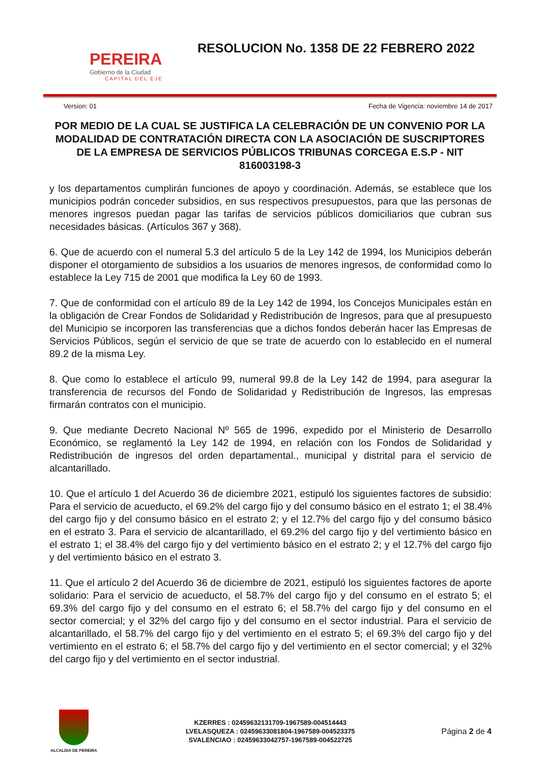PEREIRA
Gobierno de la Ciudad
CAPITAL DEL EJE
RESOLUCION No. 1358 DE 22 FEBRERO 2022
Version: 01 Fecha de Vigencia: noviembre 14 de 2017
POR MEDIO DE LA CUAL SE JUSTIFICA LA CELEBRACIÓN DE UN CONVENIO POR LA MODALIDAD DE CONTRATACIÓN DIRECTA CON LA ASOCIACIÓN DE SUSCRIPTORES DE LA EMPRESA DE SERVICIOS PÚBLICOS TRIBUNAS CORCEGA E.S.P - NIT 816003198-3
y los departamentos cumplirán funciones de apoyo y coordinación. Además, se establece que los municipios podrán conceder subsidios, en sus respectivos presupuestos, para que las personas de menores ingresos puedan pagar las tarifas de servicios públicos domiciliarios que cubran sus necesidades básicas. (Artículos 367 y 368).
6. Que de acuerdo con el numeral 5.3 del artículo 5 de la Ley 142 de 1994, los Municipios deberán disponer el otorgamiento de subsidios a los usuarios de menores ingresos, de conformidad como lo establece la Ley 715 de 2001 que modifica la Ley 60 de 1993.
7. Que de conformidad con el artículo 89 de la Ley 142 de 1994, los Concejos Municipales están en la obligación de Crear Fondos de Solidaridad y Redistribución de Ingresos, para que al presupuesto del Municipio se incorporen las transferencias que a dichos fondos deberán hacer las Empresas de Servicios Públicos, según el servicio de que se trate de acuerdo con lo establecido en el numeral 89.2 de la misma Ley.
8. Que como lo establece el artículo 99, numeral 99.8 de la Ley 142 de 1994, para asegurar la transferencia de recursos del Fondo de Solidaridad y Redistribución de Ingresos, las empresas firmarán contratos con el municipio.
9. Que mediante Decreto Nacional Nº 565 de 1996, expedido por el Ministerio de Desarrollo Económico, se reglamentó la Ley 142 de 1994, en relación con los Fondos de Solidaridad y Redistribución de ingresos del orden departamental., municipal y distrital para el servicio de alcantarillado.
10. Que el artículo 1 del Acuerdo 36 de diciembre 2021, estipuló los siguientes factores de subsidio: Para el servicio de acueducto, el 69.2% del cargo fijo y del consumo básico en el estrato 1; el 38.4% del cargo fijo y del consumo básico en el estrato 2; y el 12.7% del cargo fijo y del consumo básico en el estrato 3. Para el servicio de alcantarillado, el 69.2% del cargo fijo y del vertimiento básico en el estrato 1; el 38.4% del cargo fijo y del vertimiento básico en el estrato 2; y el 12.7% del cargo fijo y del vertimiento básico en el estrato 3.
11. Que el artículo 2 del Acuerdo 36 de diciembre de 2021, estipuló los siguientes factores de aporte solidario: Para el servicio de acueducto, el 58.7% del cargo fijo y del consumo en el estrato 5; el 69.3% del cargo fijo y del consumo en el estrato 6; el 58.7% del cargo fijo y del consumo en el sector comercial; y el 32% del cargo fijo y del consumo en el sector industrial. Para el servicio de alcantarillado, el 58.7% del cargo fijo y del vertimiento en el estrato 5; el 69.3% del cargo fijo y del vertimiento en el estrato 6; el 58.7% del cargo fijo y del vertimiento en el sector comercial; y el 32% del cargo fijo y del vertimiento en el sector industrial.
ALCALDIA DE PEREIRA
KZERRES : 02459632131709-1967589-004514443
LVELASQUEZA : 02459633081804-1967589-004523375
SVALENCIAO : 02459633042757-1967589-004522725
Página 2 de 4